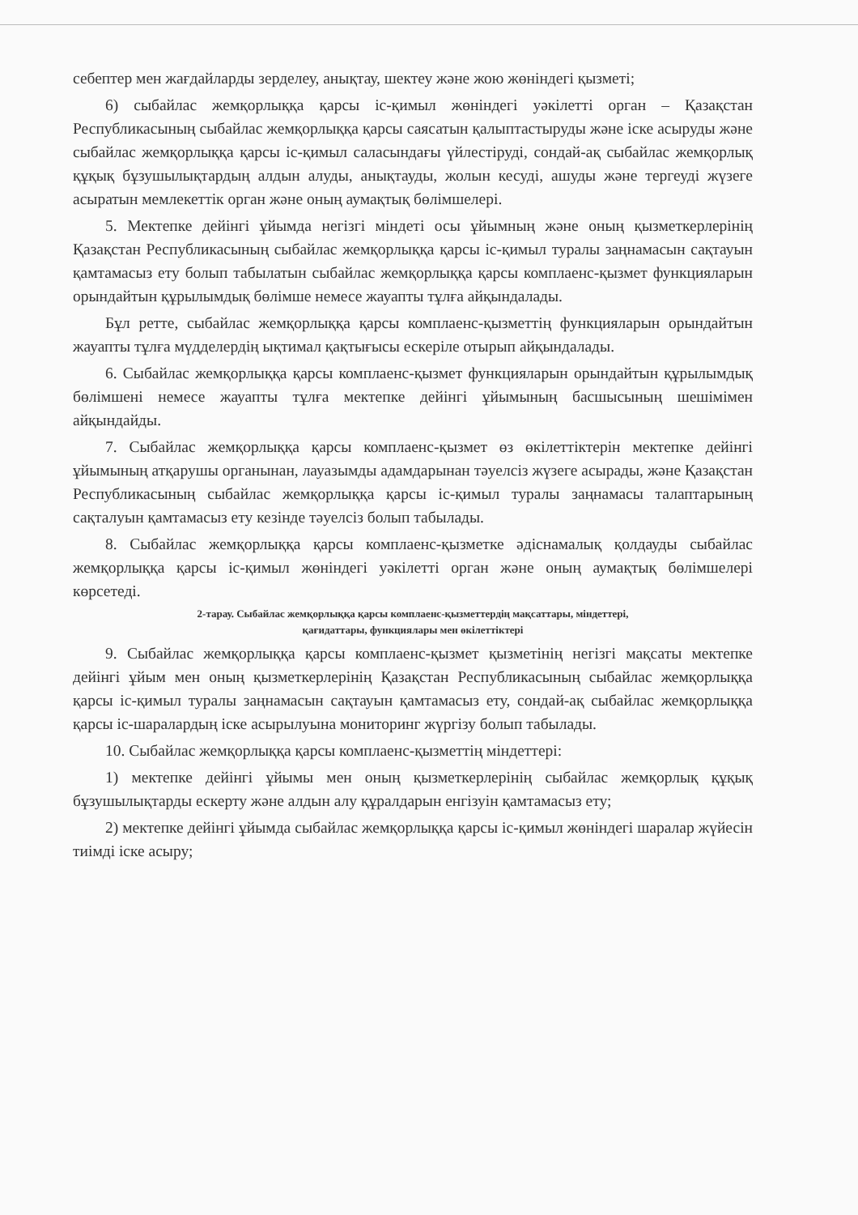себептер мен жағдайларды зерделеу, анықтау, шектеу және жою жөніндегі қызметі;
6) сыбайлас жемқорлыққа қарсы іс-қимыл жөніндегі уәкілетті орган – Қазақстан Республикасының сыбайлас жемқорлыққа қарсы саясатын қалыптастыруды және іске асыруды және сыбайлас жемқорлыққа қарсы іс-қимыл саласындағы үйлестіруді, сондай-ақ сыбайлас жемқорлық құқық бұзушылықтардың алдын алуды, анықтауды, жолын кесуді, ашуды және тергеуді жүзеге асыратын мемлекеттік орган және оның аумақтық бөлімшелері.
5. Мектепке дейінгі ұйымда негізгі міндеті осы ұйымның және оның қызметкерлерінің Қазақстан Республикасының сыбайлас жемқорлыққа қарсы іс-қимыл туралы заңнамасын сақтауын қамтамасыз ету болып табылатын сыбайлас жемқорлыққа қарсы комплаенс-қызмет функцияларын орындайтын құрылымдық бөлімше немесе жауапты тұлға айқындалады.
Бұл ретте, сыбайлас жемқорлыққа қарсы комплаенс-қызметтің функцияларын орындайтын жауапты тұлға мүдделердің ықтимал қақтығысы ескеріле отырып айқындалады.
6. Сыбайлас жемқорлыққа қарсы комплаенс-қызмет функцияларын орындайтын құрылымдық бөлімшені немесе жауапты тұлға мектепке дейінгі ұйымының басшысының шешімімен айқындайды.
7. Сыбайлас жемқорлыққа қарсы комплаенс-қызмет өз өкілеттіктерін мектепке дейінгі ұйымының атқарушы органынан, лауазымды адамдарынан тәуелсіз жүзеге асырады, және Қазақстан Республикасының сыбайлас жемқорлыққа қарсы іс-қимыл туралы заңнамасы талаптарының сақталуын қамтамасыз ету кезінде тәуелсіз болып табылады.
8. Сыбайлас жемқорлыққа қарсы комплаенс-қызметке әдіснамалық қолдауды сыбайлас жемқорлыққа қарсы іс-қимыл жөніндегі уәкілетті орган және оның аумақтық бөлімшелері көрсетеді.
2-тарау. Сыбайлас жемқорлыққа қарсы комплаенс-қызметтердің мақсаттары, міндеттері,
қағидаттары, функциялары мен өкілеттіктері
9. Сыбайлас жемқорлыққа қарсы комплаенс-қызмет қызметінің негізгі мақсаты мектепке дейінгі ұйым мен оның қызметкерлерінің Қазақстан Республикасының сыбайлас жемқорлыққа қарсы іс-қимыл туралы заңнамасын сақтауын қамтамасыз ету, сондай-ақ сыбайлас жемқорлыққа қарсы іс-шаралардың іске асырылуына мониторинг жүргізу болып табылады.
10. Сыбайлас жемқорлыққа қарсы комплаенс-қызметтің міндеттері:
1) мектепке дейінгі ұйымы мен оның қызметкерлерінің сыбайлас жемқорлық құқық бұзушылықтарды ескерту және алдын алу құралдарын енгізуін қамтамасыз ету;
2) мектепке дейінгі ұйымда сыбайлас жемқорлыққа қарсы іс-қимыл жөніндегі шаралар жүйесін тиімді іске асыру;